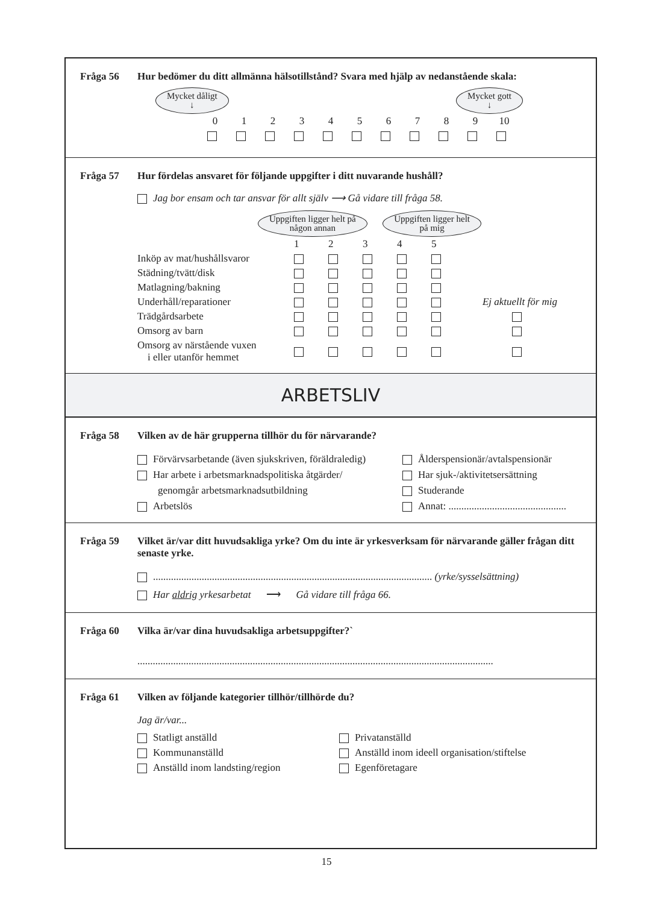Fråga 56 Hur bedömer du ditt allmänna hälsotillstånd? Svara med hjälp av nedanstående skala:
Mycket dåligt
↓ Mycket gott
↓
| 0 | 1 | 2 | 3 | 4 | 5 | 6 | 7 | 8 | 9 | 10 |
Fråga 57 Hur fördelas ansvaret för följande uppgifter i ditt nuvarande hushåll?
Jag bor ensam och tar ansvar för allt själv ⟶ Gå vidare till fråga 58.
Uppgiften ligger helt på
någon annan Uppgiften ligger helt
på mig
| | 1 | 2 | 3 | 4 | 5 | |
| Inköp av mat/hushållsvaror | | | | | | |
| Städning/tvätt/disk | | | | | | |
| Matlagning/bakning | | | | | | |
| Underhåll/reparationer | | | | | | Ej aktuellt för mig |
| Trädgårdsarbete | | | | | | |
| Omsorg av barn | | | | | | |
| Omsorg av närstående vuxen i eller utanför hemmet | | | | | | |
ARBETSLIV
Fråga 58 Vilken av de här grupperna tillhör du för närvarande?
Förvärvsarbetande (även sjukskriven, föräldraledig)
Har arbete i arbetsmarknadspolitiska åtgärder/
genomgår arbetsmarknadsutbildning
Arbetslös
Ålderspensionär/avtalspensionär
Har sjuk-/aktivitetsersättning
Studerande
Annat: ..............................................
Fråga 59 Vilket är/var ditt huvudsakliga yrke? Om du inte är yrkesverksam för närvarande gäller frågan ditt senaste yrke.
............................................................................................................. (yrke/sysselsättning)
Har aldrig yrkesarbetat ⟶ Gå vidare till fråga 66.
Fråga 60 Vilka är/var dina huvudsakliga arbetsuppgifter?`
...........................................................................................................................................
Fråga 61 Vilken av följande kategorier tillhör/tillhörde du?
Jag är/var...
Statligt anställd
Kommunanställd
Anställd inom landsting/region
Privatanställd
Anställd inom ideell organisation/stiftelse
Egenföretagare
15